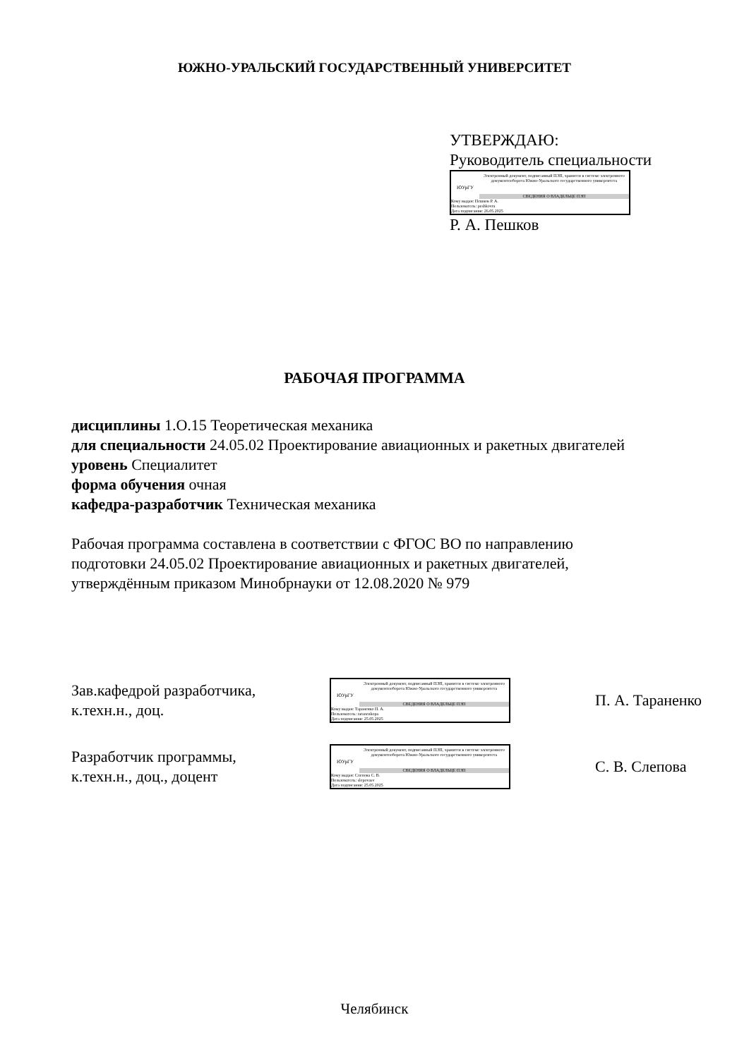ЮЖНО-УРАЛЬСКИЙ ГОСУДАРСТВЕННЫЙ УНИВЕРСИТЕТ
УТВЕРЖДАЮ:
Руководитель специальности
ЮУрГУ
Электронный документ, подписанный ПЭП, хранится в системе электронного документооборота Южно-Уральского государственного университета
СВЕДЕНИЯ О ВЛАДЕЛЬЦЕ ПЭП
Кому выдан: Пешков Р. А.
Пользователь: peshkovra
Дата подписания: 26.05.2025
Р. А. Пешков
РАБОЧАЯ ПРОГРАММА
дисциплины 1.О.15 Теоретическая механика
для специальности 24.05.02 Проектирование авиационных и ракетных двигателей
уровень Специалитет
форма обучения очная
кафедра-разработчик Техническая механика
Рабочая программа составлена в соответствии с ФГОС ВО по направлению
подготовки 24.05.02 Проектирование авиационных и ракетных двигателей,
утверждённым приказом Минобрнауки от 12.08.2020 № 979
Зав.кафедрой разработчика,
к.техн.н., доц.
ЮУрГУ
Электронный документ, подписанный ПЭП, хранится в системе электронного документооборота Южно-Уральского государственного университета
СВЕДЕНИЯ О ВЛАДЕЛЬЦЕ ПЭП
Кому выдан: Тараненко П. А.
Пользователь: taranenkopa
Дата подписания: 25.05.2025
П. А. Тараненко
Разработчик программы,
к.техн.н., доц., доцент
ЮУрГУ
Электронный документ, подписанный ПЭП, хранится в системе электронного документооборота Южно-Уральского государственного университета
СВЕДЕНИЯ О ВЛАДЕЛЬЦЕ ПЭП
Кому выдан: Слепова С. В.
Пользователь: slepovasv
Дата подписания: 25.05.2025
С. В. Слепова
Челябинск